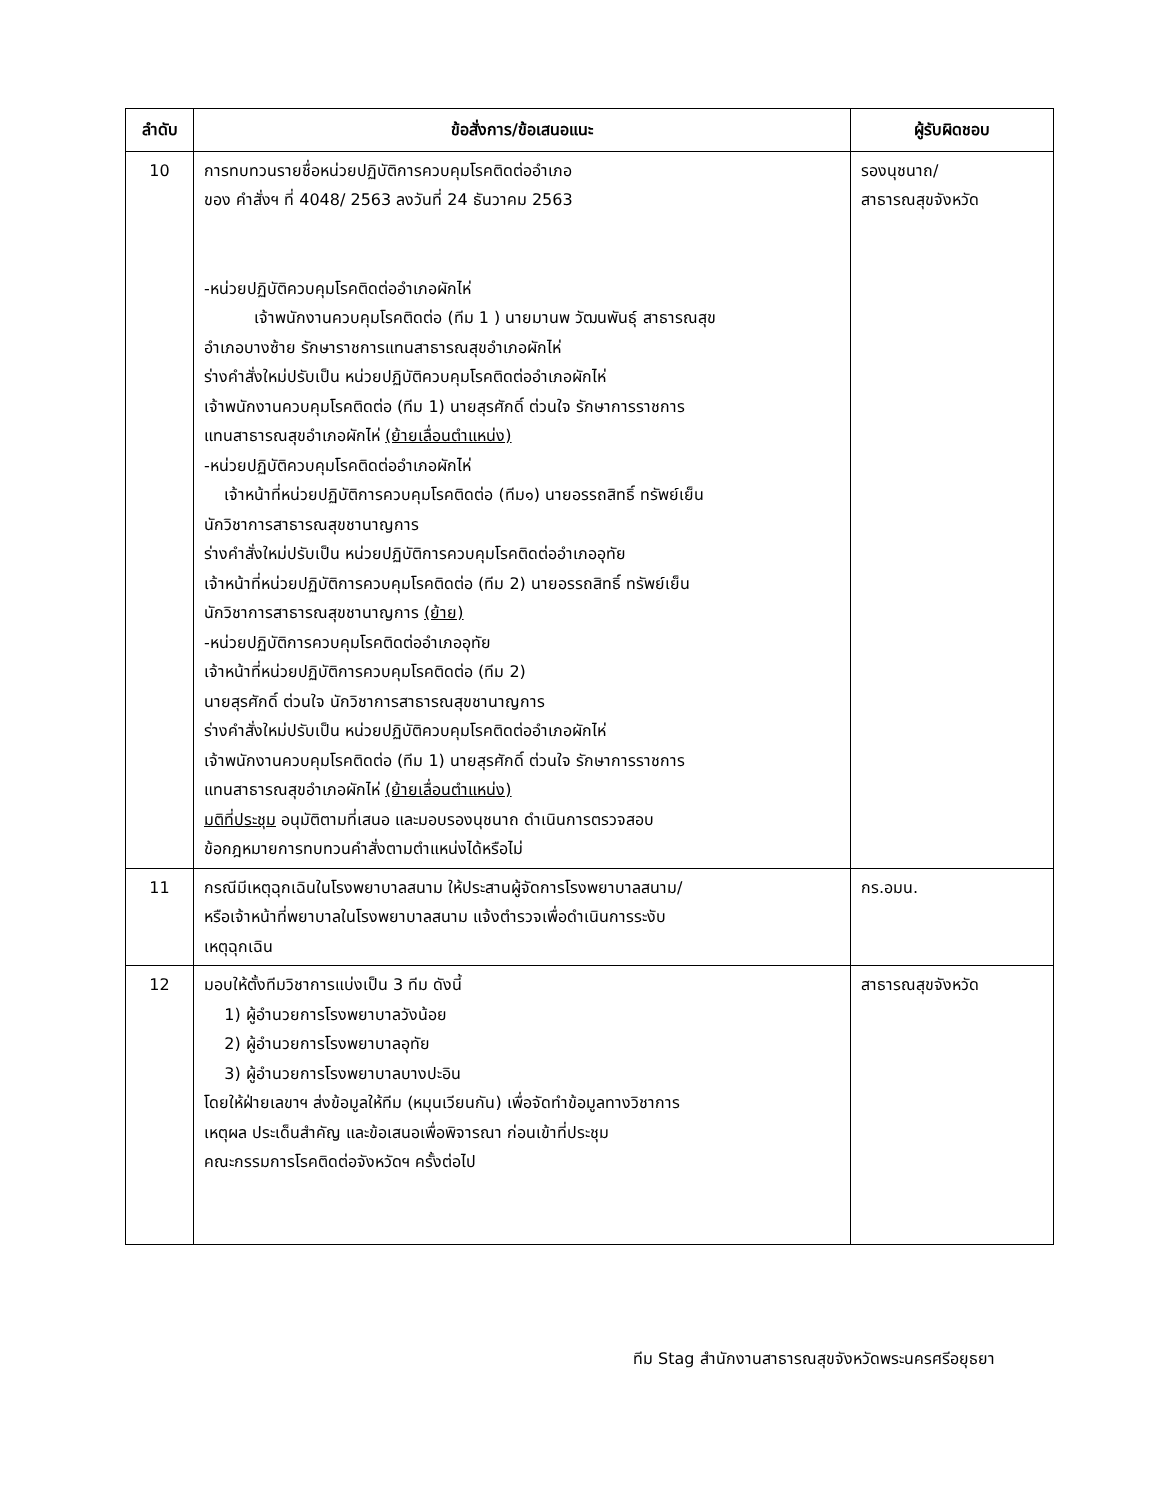| ลำดับ | ข้อสั่งการ/ข้อเสนอแนะ | ผู้รับผิดชอบ |
| --- | --- | --- |
| 10 | การทบทวนรายชื่อหน่วยปฏิบัติการควบคุมโรคติดต่ออำเภอ ของ คำสั่งฯ ที่ 4048/ 2563 ลงวันที่ 24 ธันวาคม 2563 -หน่วยปฏิบัติควบคุมโรคติดต่ออำเภอผักไห่ เจ้าพนักงานควบคุมโรคติดต่อ (ทีม 1 ) นายมานพ วัฒนพันธุ์ สาธารณสุข อำเภอบางซ้าย รักษาราชการแทนสาธารณสุขอำเภอผักไห่ ร่างคำสั่งใหม่ปรับเป็น หน่วยปฏิบัติควบคุมโรคติดต่ออำเภอผักไห่ เจ้าพนักงานควบคุมโรคติดต่อ (ทีม 1) นายสุรศักดิ์ ต่วนใจ รักษาการราชการ แทนสาธารณสุขอำเภอผักไห่ (ย้ายเลื่อนตำแหน่ง) -หน่วยปฏิบัติควบคุมโรคติดต่ออำเภอผักไห่ เจ้าหน้าที่หน่วยปฏิบัติการควบคุมโรคติดต่อ (ทีม๑) นายอรรถสิทธิ์ ทรัพย์เย็น นักวิชาการสาธารณสุขชานาญการ ร่างคำสั่งใหม่ปรับเป็น หน่วยปฏิบัติการควบคุมโรคติดต่ออำเภออุทัย เจ้าหน้าที่หน่วยปฏิบัติการควบคุมโรคติดต่อ (ทีม 2) นายอรรถสิทธิ์ ทรัพย์เย็น นักวิชาการสาธารณสุขชานาญการ (ย้าย) -หน่วยปฏิบัติการควบคุมโรคติดต่ออำเภออุทัย เจ้าหน้าที่หน่วยปฏิบัติการควบคุมโรคติดต่อ (ทีม 2) นายสุรศักดิ์ ต่วนใจ นักวิชาการสาธารณสุขชานาญการ ร่างคำสั่งใหม่ปรับเป็น หน่วยปฏิบัติควบคุมโรคติดต่ออำเภอผักไห่ เจ้าพนักงานควบคุมโรคติดต่อ (ทีม 1) นายสุรศักดิ์ ต่วนใจ รักษาการราชการ แทนสาธารณสุขอำเภอผักไห่ (ย้ายเลื่อนตำแหน่ง) มติที่ประชุม อนุมัติตามที่เสนอ และมอบรองนุชนาถ ดำเนินการตรวจสอบ ข้อกฎหมายการทบทวนคำสั่งตามตำแหน่งได้หรือไม่ | รองนุชนาถ/ สาธารณสุขจังหวัด |
| 11 | กรณีมีเหตุฉุกเฉินในโรงพยาบาลสนาม ให้ประสานผู้จัดการโรงพยาบาลสนาม/ หรือเจ้าหน้าที่พยาบาลในโรงพยาบาลสนาม แจ้งตำรวจเพื่อดำเนินการระงับ เหตุฉุกเฉิน | กร.อมน. |
| 12 | มอบให้ตั้งทีมวิชาการแบ่งเป็น 3 ทีม ดังนี้ 1) ผู้อำนวยการโรงพยาบาลวังน้อย 2) ผู้อำนวยการโรงพยาบาลอุทัย 3) ผู้อำนวยการโรงพยาบาลบางปะอิน โดยให้ฝ่ายเลขาฯ ส่งข้อมูลให้ทีม (หมุนเวียนกัน) เพื่อจัดทำข้อมูลทางวิชาการ เหตุผล ประเด็นสำคัญ และข้อเสนอเพื่อพิจารณา ก่อนเข้าที่ประชุม คณะกรรมการโรคติดต่อจังหวัดฯ ครั้งต่อไป | สาธารณสุขจังหวัด |
ทีม Stag สำนักงานสาธารณสุขจังหวัดพระนครศรีอยุธยา